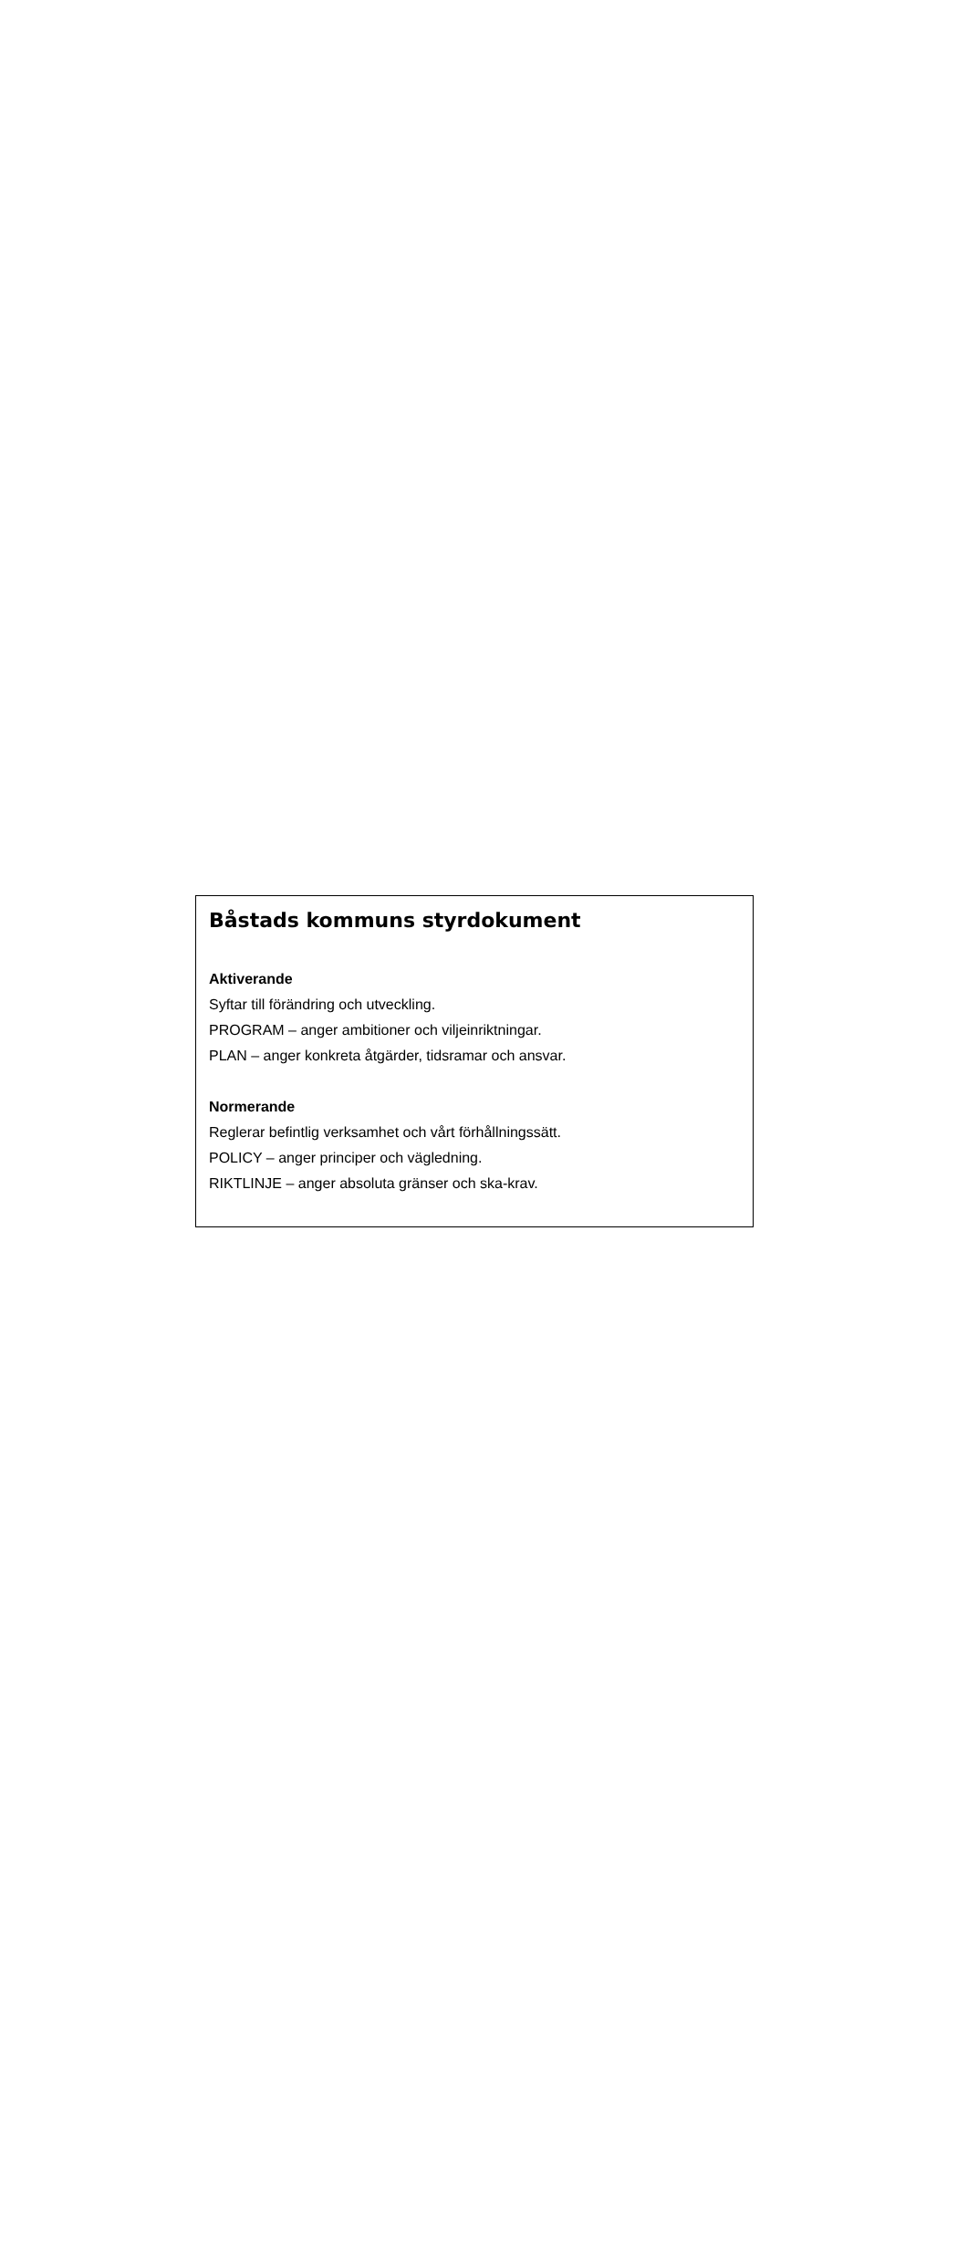Båstads kommuns styrdokument
Aktiverande
Syftar till förändring och utveckling.
PROGRAM – anger ambitioner och viljeinriktningar.
PLAN – anger konkreta åtgärder, tidsramar och ansvar.
Normerande
Reglerar befintlig verksamhet och vårt förhållningssätt.
POLICY – anger principer och vägledning.
RIKTLINJE – anger absoluta gränser och ska-krav.